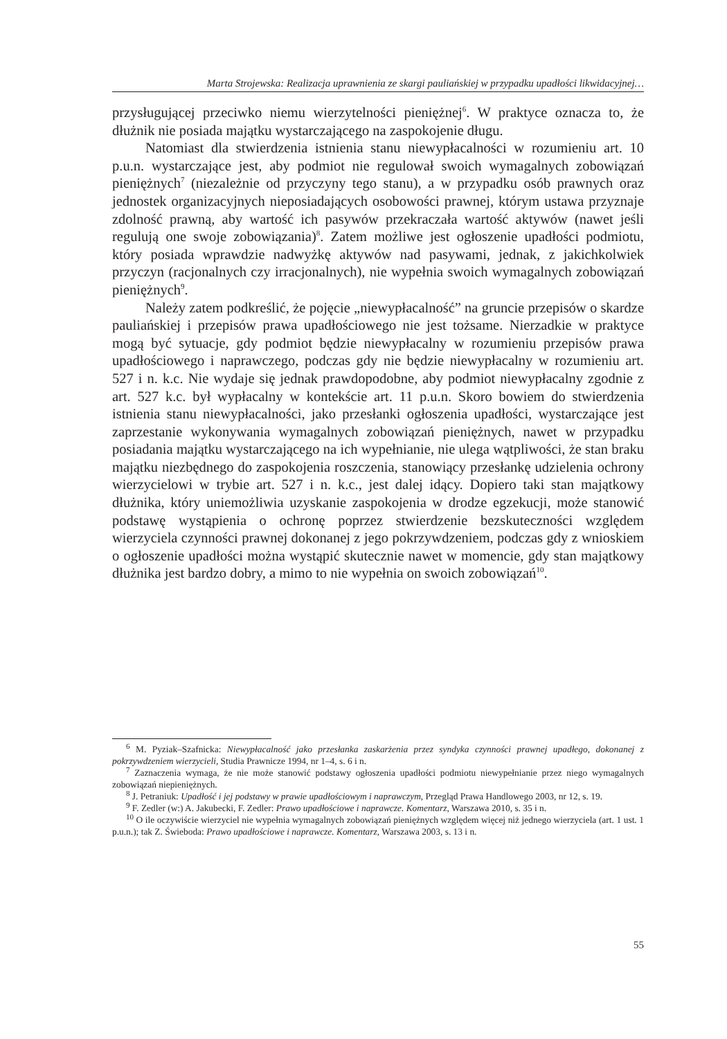Marta Strojewska: Realizacja uprawnienia ze skargi pauliańskiej w przypadku upadłości likwidacyjnej…
przysługującej przeciwko niemu wierzytelności pieniężnej<sup>6</sup>. W praktyce oznacza to, że dłużnik nie posiada majątku wystarczającego na zaspokojenie długu.
Natomiast dla stwierdzenia istnienia stanu niewypłacalności w rozumieniu art. 10 p.u.n. wystarczające jest, aby podmiot nie regulował swoich wymagalnych zobowiązań pieniężnych<sup>7</sup> (niezależnie od przyczyny tego stanu), a w przypadku osób prawnych oraz jednostek organizacyjnych nieposiadających osobowości prawnej, którym ustawa przyznaje zdolność prawną, aby wartość ich pasywów przekraczała wartość aktywów (nawet jeśli regulują one swoje zobowiązania)<sup>8</sup>. Zatem możliwe jest ogłoszenie upadłości podmiotu, który posiada wprawdzie nadwyżkę aktywów nad pasywami, jednak, z jakichkolwiek przyczyn (racjonalnych czy irracjonalnych), nie wypełnia swoich wymagalnych zobowiązań pieniężnych<sup>9</sup>.
Należy zatem podkreślić, że pojęcie „niewypłacalność” na gruncie przepisów o skardze pauliańskiej i przepisów prawa upadłościowego nie jest tożsame. Nierzadkie w praktyce mogą być sytuacje, gdy podmiot będzie niewypłacalny w rozumieniu przepisów prawa upadłościowego i naprawczego, podczas gdy nie będzie niewypłacalny w rozumieniu art. 527 i n. k.c. Nie wydaje się jednak prawdopodobne, aby podmiot niewypłacalny zgodnie z art. 527 k.c. był wypłacalny w kontekście art. 11 p.u.n. Skoro bowiem do stwierdzenia istnienia stanu niewypłacalności, jako przesłanki ogłoszenia upadłości, wystarczające jest zaprzestanie wykonywania wymagalnych zobowiązań pieniężnych, nawet w przypadku posiadania majątku wystarczającego na ich wypełnianie, nie ulega wątpliwości, że stan braku majątku niezbędnego do zaspokojenia roszczenia, stanowiący przesłankę udzielenia ochrony wierzycielowi w trybie art. 527 i n. k.c., jest dalej idący. Dopiero taki stan majątkowy dłużnika, który uniemożliwia uzyskanie zaspokojenia w drodze egzekucji, może stanowić podstawę wystąpienia o ochronę poprzez stwierdzenie bezskuteczności względem wierzyciela czynności prawnej dokonanej z jego pokrzywdzeniem, podczas gdy z wnioskiem o ogłoszenie upadłości można wystąpić skutecznie nawet w momencie, gdy stan majątkowy dłużnika jest bardzo dobry, a mimo to nie wypełnia on swoich zobowiązań<sup>10</sup>.
<sup>6</sup> M. Pyziak–Szafnicka: Niewypłacalność jako przesłanka zaskarżenia przez syndyka czynności prawnej upadłego, dokonanej z pokrzywdzeniem wierzycieli, Studia Prawnicze 1994, nr 1–4, s. 6 i n.
<sup>7</sup> Zaznaczenia wymaga, że nie może stanowić podstawy ogłoszenia upadłości podmiotu niewypełnianie przez niego wymagalnych zobowiązań niepieniężnych.
<sup>8</sup> J. Petraniuk: Upadłość i jej podstawy w prawie upadłościowym i naprawczym, Przegląd Prawa Handlowego 2003, nr 12, s. 19.
<sup>9</sup> F. Zedler (w:) A. Jakubecki, F. Zedler: Prawo upadłościowe i naprawcze. Komentarz, Warszawa 2010, s. 35 i n.
<sup>10</sup> O ile oczywiście wierzyciel nie wypełnia wymagalnych zobowiązań pieniężnych względem więcej niż jednego wierzyciela (art. 1 ust. 1 p.u.n.); tak Z. Świeboda: Prawo upadłościowe i naprawcze. Komentarz, Warszawa 2003, s. 13 i n.
55